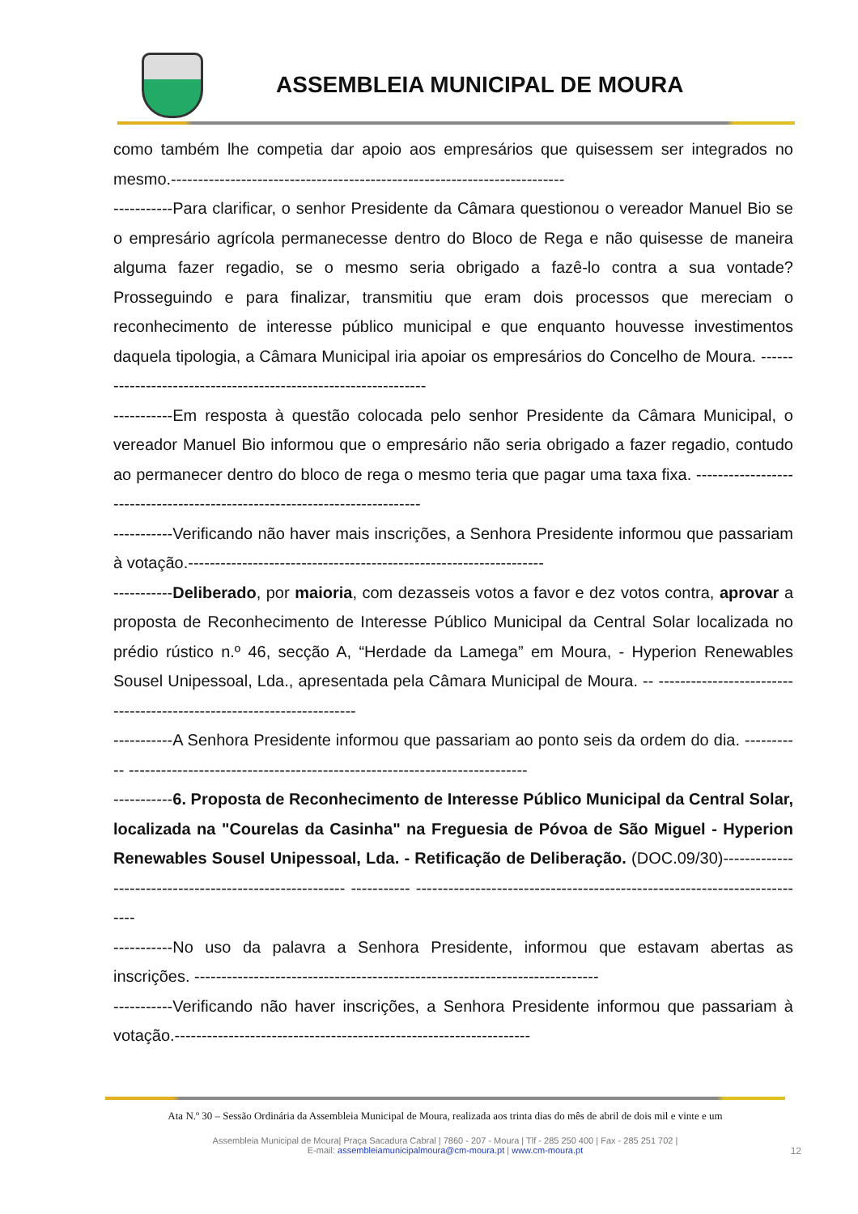ASSEMBLEIA MUNICIPAL DE MOURA
como também lhe competia dar apoio aos empresários que quisessem ser integrados no mesmo.-------------------------------------------------------------------------
-----------Para clarificar, o senhor Presidente da Câmara questionou o vereador Manuel Bio se o empresário agrícola permanecesse dentro do Bloco de Rega e não quisesse de maneira alguma fazer regadio, se o mesmo seria obrigado a fazê-lo contra a sua vontade? Prosseguindo e para finalizar, transmitiu que eram dois processos que mereciam o reconhecimento de interesse público municipal e que enquanto houvesse investimentos daquela tipologia, a Câmara Municipal iria apoiar os empresários do Concelho de Moura. ----------------------------------------------------------------
-----------Em resposta à questão colocada pelo senhor Presidente da Câmara Municipal, o vereador Manuel Bio informou que o empresário não seria obrigado a fazer regadio, contudo ao permanecer dentro do bloco de rega o mesmo teria que pagar uma taxa fixa. ---------------------------------------------------------------------------
-----------Verificando não haver mais inscrições, a Senhora Presidente informou que passariam à votação.------------------------------------------------------------------
-----------Deliberado, por maioria, com dezasseis votos a favor e dez votos contra, aprovar a proposta de Reconhecimento de Interesse Público Municipal da Central Solar localizada no prédio rústico n.º 46, secção A, “Herdade da Lamega” em Moura, - Hyperion Renewables Sousel Unipessoal, Lda., apresentada pela Câmara Municipal de Moura. -- ----------------------------------------------------------------------
-----------A Senhora Presidente informou que passariam ao ponto seis da ordem do dia. ----------- --------------------------------------------------------------------------
-----------6. Proposta de Reconhecimento de Interesse Público Municipal da Central Solar, localizada na "Courelas da Casinha" na Freguesia de Póvoa de São Miguel - Hyperion Renewables Sousel Unipessoal, Lda. - Retificação de Deliberação. (DOC.09/30)-------------------------------------------------------- ----------- --------------------------------------------------------------------------
-----------No uso da palavra a Senhora Presidente, informou que estavam abertas as inscrições. ---------------------------------------------------------------------------
-----------Verificando não haver inscrições, a Senhora Presidente informou que passariam à votação.------------------------------------------------------------------
Ata N.º 30 – Sessão Ordinária da Assembleia Municipal de Moura, realizada aos trinta dias do mês de abril de dois mil e vinte e um
Assembleia Municipal de Moura| Praça Sacadura Cabral | 7860 - 207 - Moura | Tlf - 285 250 400 | Fax - 285 251 702 |
E-mail: assembleiamunicipalmoura@cm-moura.pt | www.cm-moura.pt
12